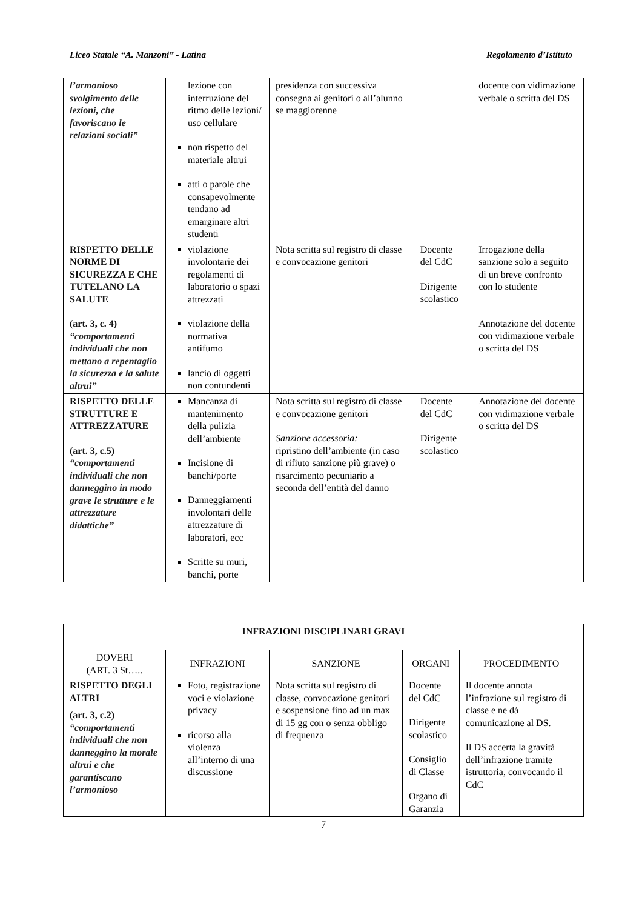Liceo Statale “A. Manzoni” - Latina Regolamento d’Istituto
| l’armonioso svolgimento delle lezioni, che favoriscano le relazioni sociali” | lezione con interruzione del ritmo delle lezioni/ uso cellulare non rispetto del materiale altrui atti o parole che consapevolmente tendano ad emarginare altri studenti | presidenza con successiva consegna ai genitori o all’alunno se maggiorenne | | docente con vidimazione verbale o scritta del DS |
| RISPETTO DELLE NORME DI SICUREZZA E CHE TUTELANO LA SALUTE (art. 3, c. 4) “comportamenti individuali che non mettano a repentaglio la sicurezza e la salute altrui” | violazione involontarie dei regolamenti di laboratorio o spazi attrezzati violazione della normativa antifumo lancio di oggetti non contundenti | Nota scritta sul registro di classe e convocazione genitori | Docente del CdC Dirigente scolastico | Irrogazione della sanzione solo a seguito di un breve confronto con lo studente Annotazione del docente con vidimazione verbale o scritta del DS |
| RISPETTO DELLE STRUTTURE E ATTREZZATURE (art. 3, c.5) “comportamenti individuali che non danneggino in modo grave le strutture e le attrezzature didattiche” | Mancanza di mantenimento della pulizia dell’ambiente Incisione di banchi/porte Danneggiamenti involontari delle attrezzature di laboratori, ecc Scritte su muri, banchi, porte | Nota scritta sul registro di classe e convocazione genitori Sanzione accessoria: ripristino dell’ambiente (in caso di rifiuto sanzione più grave) o risarcimento pecuniario a seconda dell’entità del danno | Docente del CdC Dirigente scolastico | Annotazione del docente con vidimazione verbale o scritta del DS |
| INFRAZIONI DISCIPLINARI GRAVI | | | | |
| --- | --- | --- | --- | --- |
| DOVERI (ART. 3 St….. | INFRAZIONI | SANZIONE | ORGANI | PROCEDIMENTO |
| RISPETTO DEGLI ALTRI (art. 3, c.2) “comportamenti individuali che non danneggino la morale altrui e che garantiscano l’armonioso | Foto, registrazione voci e violazione privacy ricorso alla violenza all’interno di una discussione | Nota scritta sul registro di classe, convocazione genitori e sospensione fino ad un max di 15 gg con o senza obbligo di frequenza | Docente del CdC Dirigente scolastico Consiglio di Classe Organo di Garanzia | Il docente annota l’infrazione sul registro di classe e ne dà comunicazione al DS. Il DS accerta la gravità dell’infrazione tramite istruttoria, convocando il CdC |
7